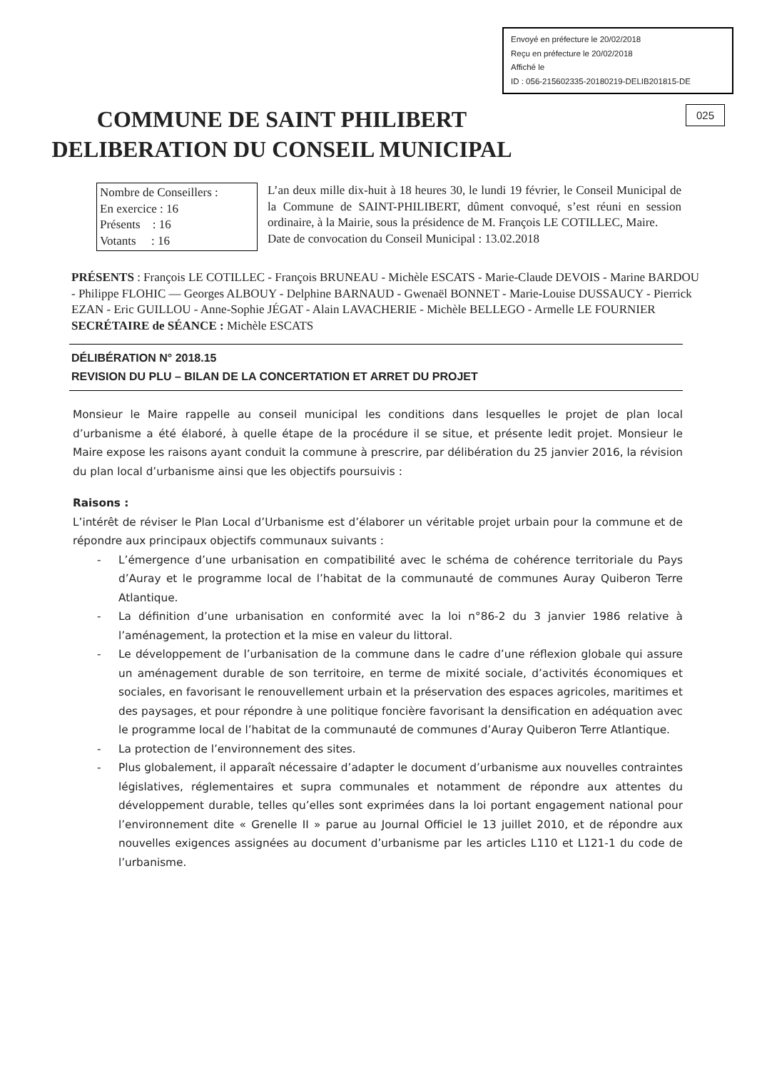Envoyé en préfecture le 20/02/2018
Reçu en préfecture le 20/02/2018
Affiché le
ID : 056-215602335-20180219-DELIB201815-DE
025
COMMUNE DE SAINT PHILIBERT
DELIBERATION DU CONSEIL MUNICIPAL
Nombre de Conseillers :
En exercice : 16
Présents : 16
Votants : 16
L’an deux mille dix-huit à 18 heures 30, le lundi 19 février, le Conseil Municipal de la Commune de SAINT-PHILIBERT, dûment convoqué, s’est réuni en session ordinaire, à la Mairie, sous la présidence de M. François LE COTILLEC, Maire.
Date de convocation du Conseil Municipal : 13.02.2018
PRÉSENTS : François LE COTILLEC - François BRUNEAU - Michèle ESCATS - Marie-Claude DEVOIS - Marine BARDOU - Philippe FLOHIC — Georges ALBOUY - Delphine BARNAUD - Gwenaël BONNET - Marie-Louise DUSSAUCY - Pierrick EZAN - Eric GUILLOU - Anne-Sophie JÉGAT - Alain LAVACHERIE - Michèle BELLEGO - Armelle LE FOURNIER
SECRÉTAIRE de SÉANCE : Michèle ESCATS
DÉLIBÉRATION N° 2018.15
REVISION DU PLU – BILAN DE LA CONCERTATION ET ARRET DU PROJET
Monsieur le Maire rappelle au conseil municipal les conditions dans lesquelles le projet de plan local d’urbanisme a été élaboré, à quelle étape de la procédure il se situe, et présente ledit projet. Monsieur le Maire expose les raisons ayant conduit la commune à prescrire, par délibération du 25 janvier 2016, la révision du plan local d’urbanisme ainsi que les objectifs poursuivis :
Raisons :
L’intérêt de réviser le Plan Local d’Urbanisme est d’élaborer un véritable projet urbain pour la commune et de répondre aux principaux objectifs communaux suivants :
- L’émergence d’une urbanisation en compatibilité avec le schéma de cohérence territoriale du Pays d’Auray et le programme local de l’habitat de la communauté de communes Auray Quiberon Terre Atlantique.
- La définition d’une urbanisation en conformité avec la loi n°86-2 du 3 janvier 1986 relative à l’aménagement, la protection et la mise en valeur du littoral.
- Le développement de l’urbanisation de la commune dans le cadre d’une réflexion globale qui assure un aménagement durable de son territoire, en terme de mixité sociale, d’activités économiques et sociales, en favorisant le renouvellement urbain et la préservation des espaces agricoles, maritimes et des paysages, et pour répondre à une politique foncière favorisant la densification en adéquation avec le programme local de l’habitat de la communauté de communes d’Auray Quiberon Terre Atlantique.
- La protection de l’environnement des sites.
- Plus globalement, il apparaît nécessaire d’adapter le document d’urbanisme aux nouvelles contraintes législatives, réglementaires et supra communales et notamment de répondre aux attentes du développement durable, telles qu’elles sont exprimées dans la loi portant engagement national pour l’environnement dite « Grenelle II » parue au Journal Officiel le 13 juillet 2010, et de répondre aux nouvelles exigences assignées au document d’urbanisme par les articles L110 et L121-1 du code de l’urbanisme.